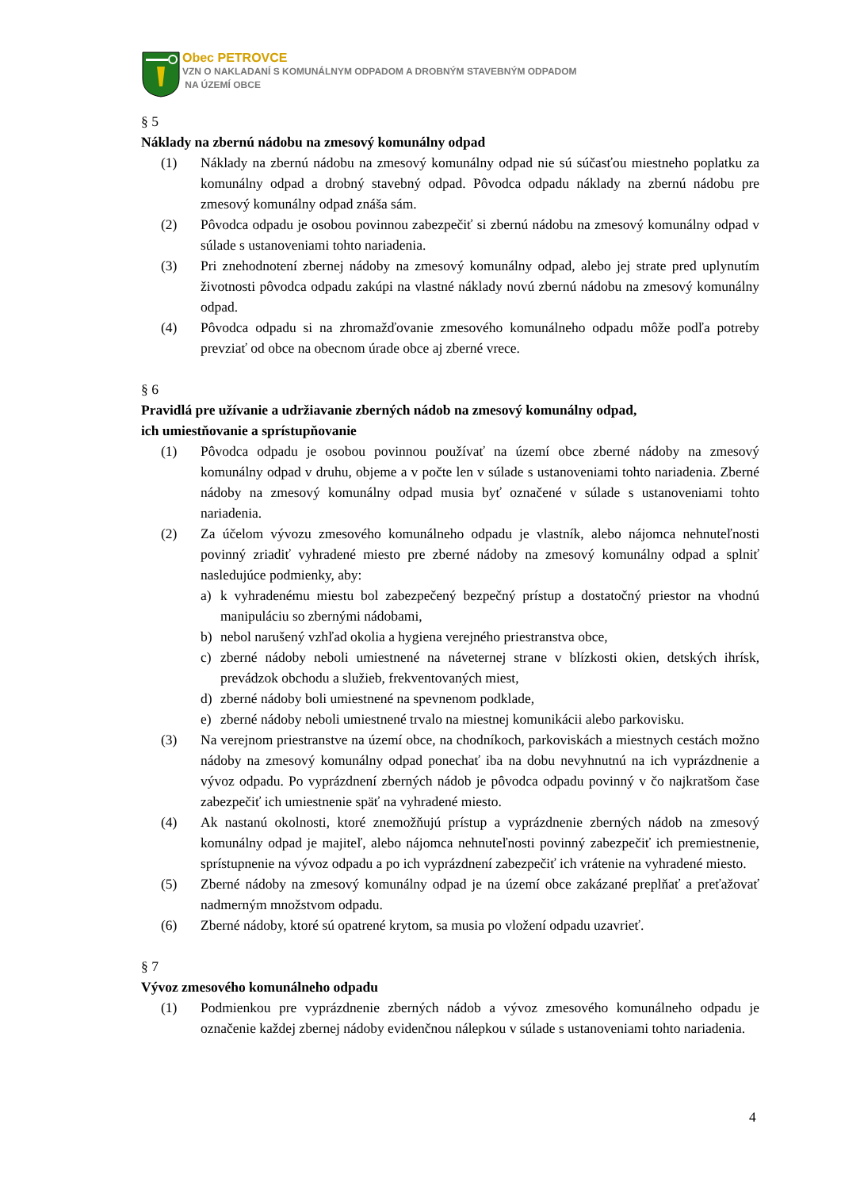Obec PETROVCE
VZN O NAKLADANÍ S KOMUNÁLNYM ODPADOM A DROBNÝM STAVEBNÝM ODPADOM
NA ÚZEMÍ OBCE
§ 5
Náklady na zbernú nádobu na zmesový komunálny odpad
(1) Náklady na zbernú nádobu na zmesový komunálny odpad nie sú súčasťou miestneho poplatku za komunálny odpad a drobný stavebný odpad. Pôvodca odpadu náklady na zbernú nádobu pre zmesový komunálny odpad znáša sám.
(2) Pôvodca odpadu je osobou povinnou zabezpečiť si zbernú nádobu na zmesový komunálny odpad v súlade s ustanoveniami tohto nariadenia.
(3) Pri znehodnotení zbernej nádoby na zmesový komunálny odpad, alebo jej strate pred uplynutím životnosti pôvodca odpadu zakúpi na vlastné náklady novú zbernú nádobu na zmesový komunálny odpad.
(4) Pôvodca odpadu si na zhromažďovanie zmesového komunálneho odpadu môže podľa potreby prevziať od obce na obecnom úrade obce aj zberné vrece.
§ 6
Pravidlá pre užívanie a udržiavanie zberných nádob na zmesový komunálny odpad,
ich umiestňovanie a sprístupňovanie
(1) Pôvodca odpadu je osobou povinnou používať na území obce zberné nádoby na zmesový komunálny odpad v druhu, objeme a v počte len v súlade s ustanoveniami tohto nariadenia. Zberné nádoby na zmesový komunálny odpad musia byť označené v súlade s ustanoveniami tohto nariadenia.
(2) Za účelom vývozu zmesového komunálneho odpadu je vlastník, alebo nájomca nehnuteľnosti povinný zriadiť vyhradené miesto pre zberné nádoby na zmesový komunálny odpad a splniť nasledujúce podmienky, aby:
a) k vyhradenému miestu bol zabezpečený bezpečný prístup a dostatočný priestor na vhodnú manipuláciu so zbernými nádobami,
b) nebol narušený vzhľad okolia a hygiena verejného priestranstva obce,
c) zberné nádoby neboli umiestnené na náveternej strane v blízkosti okien, detských ihrísk, prevádzok obchodu a služieb, frekventovaných miest,
d) zberné nádoby boli umiestnené na spevnenom podklade,
e) zberné nádoby neboli umiestnené trvalo na miestnej komunikácii alebo parkovisku.
(3) Na verejnom priestranstve na území obce, na chodníkoch, parkoviskách a miestnych cestách možno nádoby na zmesový komunálny odpad ponechať iba na dobu nevyhnutnú na ich vyprázdnenie a vývoz odpadu. Po vyprázdnení zberných nádob je pôvodca odpadu povinný v čo najkratšom čase zabezpečiť ich umiestnenie späť na vyhradené miesto.
(4) Ak nastanú okolnosti, ktoré znemožňujú prístup a vyprázdnenie zberných nádob na zmesový komunálny odpad je majiteľ, alebo nájomca nehnuteľnosti povinný zabezpečiť ich premiestnenie, sprístupnenie na vývoz odpadu a po ich vyprázdnení zabezpečiť ich vrátenie na vyhradené miesto.
(5) Zberné nádoby na zmesový komunálny odpad je na území obce zakázané preplňať a preťažovať nadmerným množstvom odpadu.
(6) Zberné nádoby, ktoré sú opatrené krytom, sa musia po vložení odpadu uzavrieť.
§ 7
Vývoz zmesového komunálneho odpadu
(1) Podmienkou pre vyprázdnenie zberných nádob a vývoz zmesového komunálneho odpadu je označenie každej zbernej nádoby evidenčnou nálepkou v súlade s ustanoveniami tohto nariadenia.
4